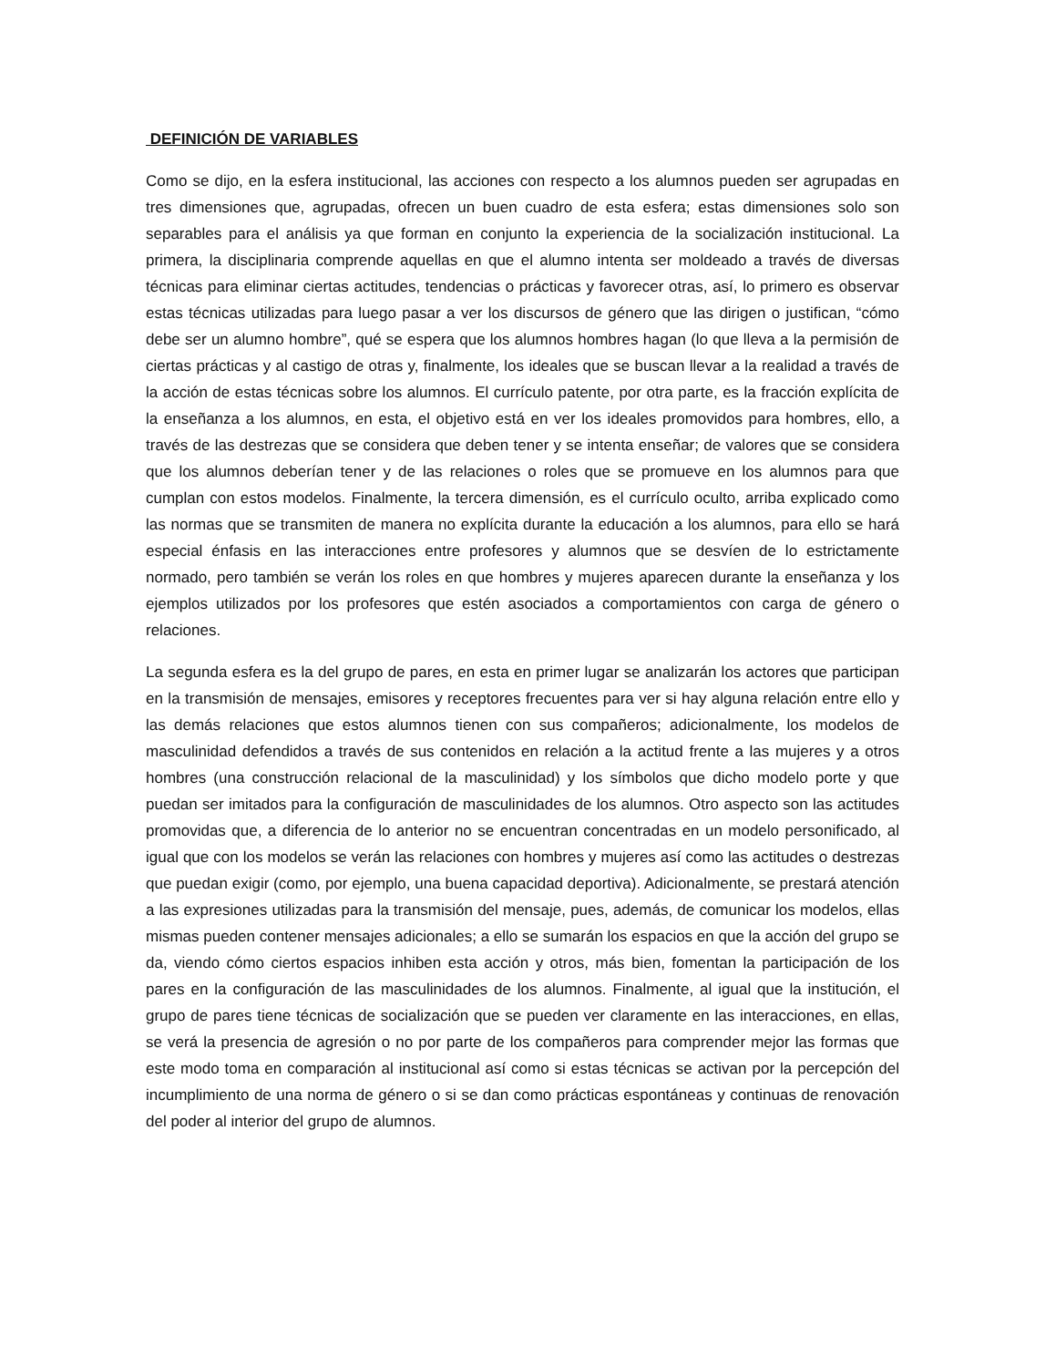DEFINICIÓN DE VARIABLES
Como se dijo, en la esfera institucional, las acciones con respecto a los alumnos pueden ser agrupadas en tres dimensiones que, agrupadas, ofrecen un buen cuadro de esta esfera; estas dimensiones solo son separables para el análisis ya que forman en conjunto la experiencia de la socialización institucional. La primera, la disciplinaria comprende aquellas en que el alumno intenta ser moldeado a través de diversas técnicas para eliminar ciertas actitudes, tendencias o prácticas y favorecer otras, así, lo primero es observar estas técnicas utilizadas para luego pasar a ver los discursos de género que las dirigen o justifican, “cómo debe ser un alumno hombre”, qué se espera que los alumnos hombres hagan (lo que lleva a la permisión de ciertas prácticas y al castigo de otras y, finalmente, los ideales que se buscan llevar a la realidad a través de la acción de estas técnicas sobre los alumnos. El currículo patente, por otra parte, es la fracción explícita de la enseñanza a los alumnos, en esta, el objetivo está en ver los ideales promovidos para hombres, ello, a través de las destrezas que se considera que deben tener y se intenta enseñar; de valores que se considera que los alumnos deberían tener y de las relaciones o roles que se promueve en los alumnos para que cumplan con estos modelos. Finalmente, la tercera dimensión, es el currículo oculto, arriba explicado como las normas que se transmiten de manera no explícita durante la educación a los alumnos, para ello se hará especial énfasis en las interacciones entre profesores y alumnos que se desvíen de lo estrictamente normado, pero también se verán los roles en que hombres y mujeres aparecen durante la enseñanza y los ejemplos utilizados por los profesores que estén asociados a comportamientos con carga de género o relaciones.
La segunda esfera es la del grupo de pares, en esta en primer lugar se analizarán los actores que participan en la transmisión de mensajes, emisores y receptores frecuentes para ver si hay alguna relación entre ello y las demás relaciones que estos alumnos tienen con sus compañeros; adicionalmente, los modelos de masculinidad defendidos a través de sus contenidos en relación a la actitud frente a las mujeres y a otros hombres (una construcción relacional de la masculinidad) y los símbolos que dicho modelo porte y que puedan ser imitados para la configuración de masculinidades de los alumnos. Otro aspecto son las actitudes promovidas que, a diferencia de lo anterior no se encuentran concentradas en un modelo personificado, al igual que con los modelos se verán las relaciones con hombres y mujeres así como las actitudes o destrezas que puedan exigir (como, por ejemplo, una buena capacidad deportiva). Adicionalmente, se prestará atención a las expresiones utilizadas para la transmisión del mensaje, pues, además, de comunicar los modelos, ellas mismas pueden contener mensajes adicionales; a ello se sumarán los espacios en que la acción del grupo se da, viendo cómo ciertos espacios inhiben esta acción y otros, más bien, fomentan la participación de los pares en la configuración de las masculinidades de los alumnos. Finalmente, al igual que la institución, el grupo de pares tiene técnicas de socialización que se pueden ver claramente en las interacciones, en ellas, se verá la presencia de agresión o no por parte de los compañeros para comprender mejor las formas que este modo toma en comparación al institucional así como si estas técnicas se activan por la percepción del incumplimiento de una norma de género o si se dan como prácticas espontáneas y continuas de renovación del poder al interior del grupo de alumnos.